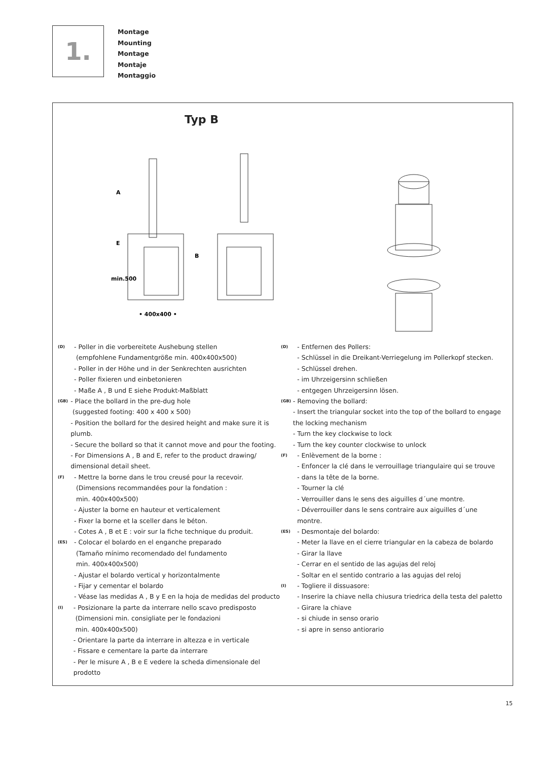1.
Montage
Mounting
Montage
Montaje
Montaggio
Typ B
• 400x400 •
A
E
min.500
B
(D)
- Poller in die vorbereitete Aushebung stellen
(empfohlene Fundamentgröße min. 400x400x500)
- Poller in der Höhe und in der Senkrechten ausrichten
- Poller fixieren und einbetonieren
- Maße A , B und E siehe Produkt-Maßblatt
(GB)
- Place the bollard in the pre-dug hole
(suggested footing: 400 x 400 x 500)
- Position the bollard for the desired height and make sure it is plumb.
- Secure the bollard so that it cannot move and pour the footing.
- For Dimensions A , B and E, refer to the product drawing/ dimensional detail sheet.
(F)
- Mettre la borne dans le trou creusé pour la recevoir.
(Dimensions recommandées pour la fondation :
min. 400x400x500)
- Ajuster la borne en hauteur et verticalement
- Fixer la borne et la sceller dans le béton.
- Cotes A , B et E : voir sur la fiche technique du produit.
(ES)
- Colocar el bolardo en el enganche preparado
(Tamaño mínimo recomendado del fundamento
min. 400x400x500)
- Ajustar el bolardo vertical y horizontalmente
- Fijar y cementar el bolardo
- Véase las medidas A , B y E en la hoja de medidas del producto
(I)
- Posizionare la parte da interrare nello scavo predisposto
(Dimensioni min. consigliate per le fondazioni
min. 400x400x500)
- Orientare la parte da interrare in altezza e in verticale
- Fissare e cementare la parte da interrare
- Per le misure A , B e E vedere la scheda dimensionale del prodotto
(D)
- Entfernen des Pollers:
- Schlüssel in die Dreikant-Verriegelung im Pollerkopf stecken.
- Schlüssel drehen.
- im Uhrzeigersinn schließen
- entgegen Uhrzeigersinn lösen.
(GB)
- Removing the bollard:
- Insert the triangular socket into the top of the bollard to engage the locking mechanism
- Turn the key clockwise to lock
- Turn the key counter clockwise to unlock
(F)
- Enlèvement de la borne :
- Enfoncer la clé dans le verrouillage triangulaire qui se trouve
- dans la tête de la borne.
- Tourner la clé
- Verrouiller dans le sens des aiguilles d´une montre.
- Déverrouiller dans le sens contraire aux aiguilles d´une montre.
(ES)
- Desmontaje del bolardo:
- Meter la llave en el cierre triangular en la cabeza de bolardo
- Girar la llave
- Cerrar en el sentido de las agujas del reloj
- Soltar en el sentido contrario a las agujas del reloj
(I)
- Togliere il dissuasore:
- Inserire la chiave nella chiusura triedrica della testa del paletto
- Girare la chiave
- si chiude in senso orario
- si apre in senso antiorario
15